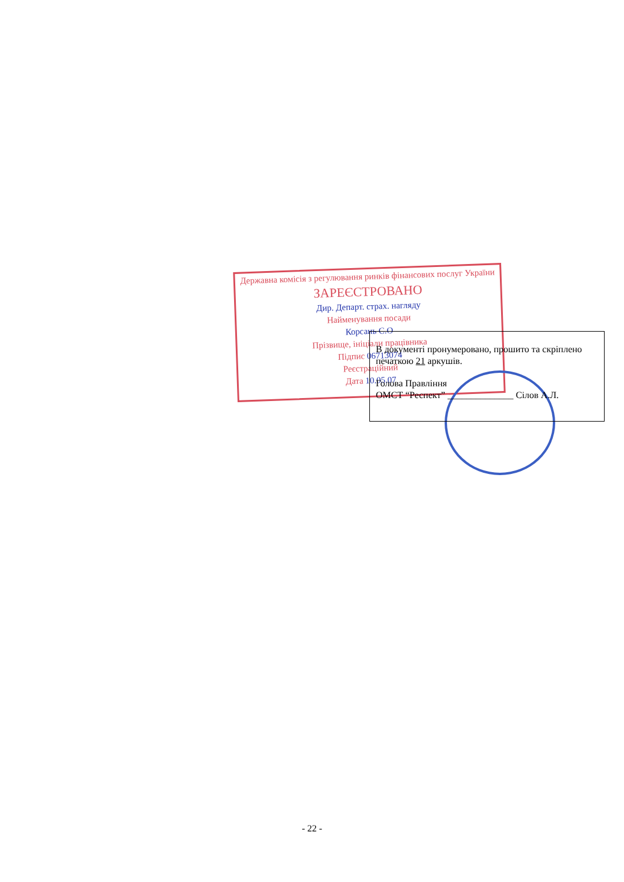Державна комісія з регулювання ринків фінансових послуг України
ЗАРЕЄСТРОВАНО
Дир. Департ. страх. нагляду
Найменування посади
Корсань С.О
Прізвище, ініціали працівника
Підпис 06713074
Реєстраційний
Дата 10.05.07
В документі пронумеровано, прошито та скріплено печаткою 21 аркушів.
Голова Правління
ОМСТ “Респект” ______________ Сілов А.Л.
- 22 -